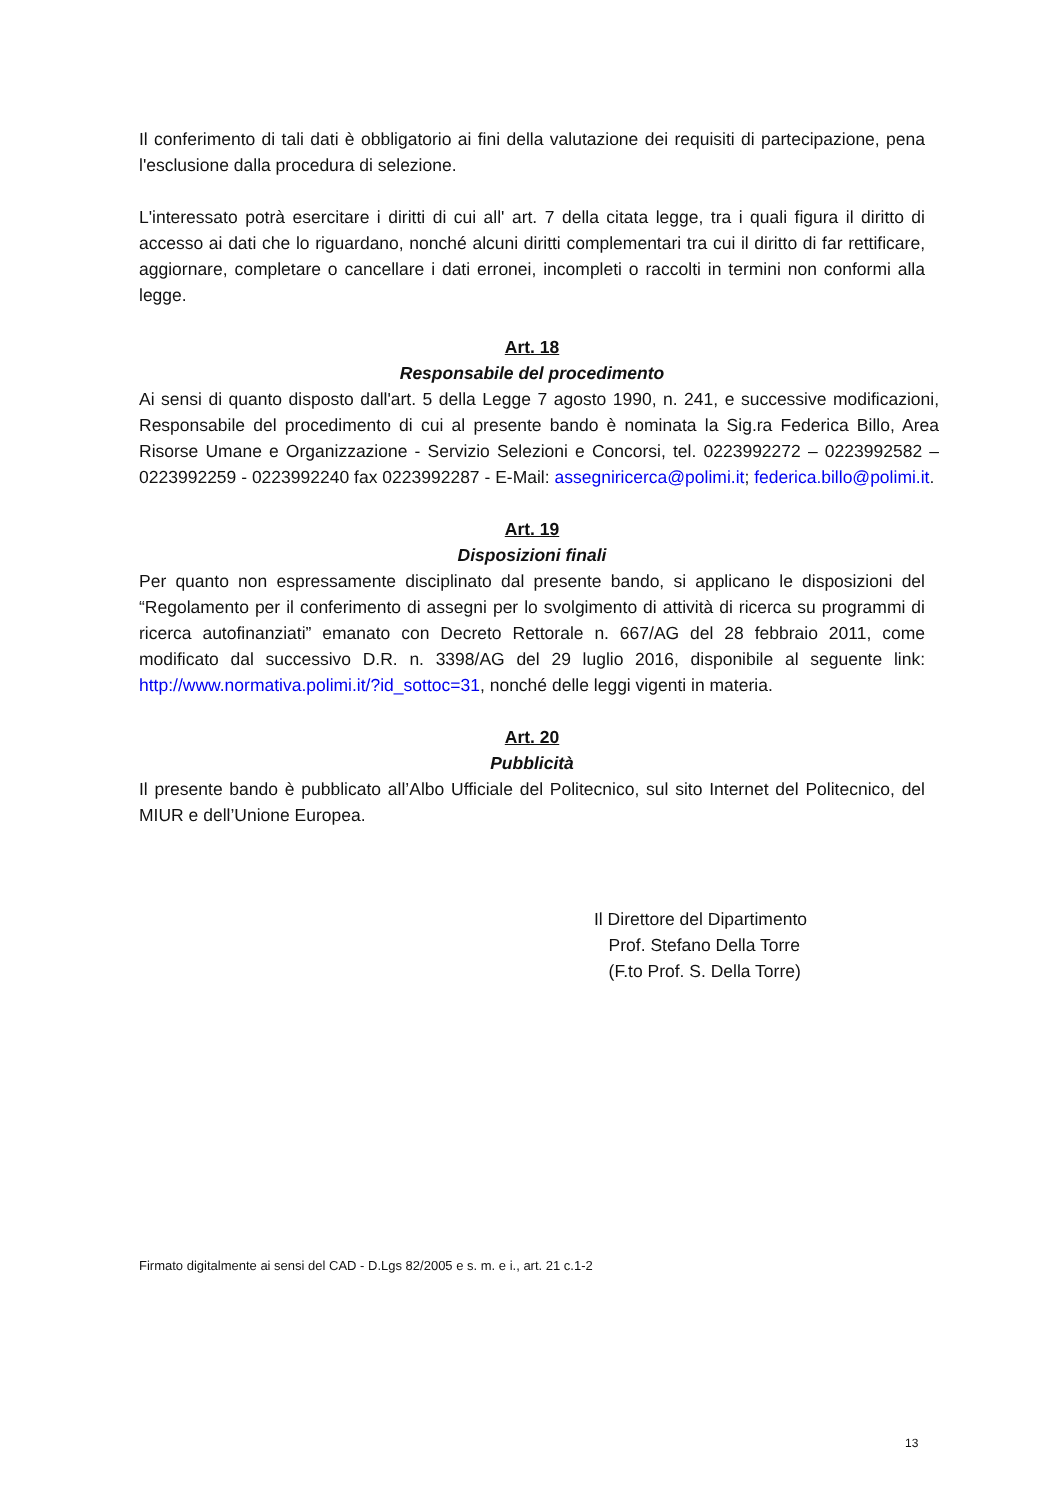Il conferimento di tali dati è obbligatorio ai fini della valutazione dei requisiti di partecipazione, pena l'esclusione dalla procedura di selezione.
L'interessato potrà esercitare i diritti di cui all' art. 7 della citata legge, tra i quali figura il diritto di accesso ai dati che lo riguardano, nonché alcuni diritti complementari tra cui il diritto di far rettificare, aggiornare, completare o cancellare i dati erronei, incompleti o raccolti in termini non conformi alla legge.
Art. 18
Responsabile del procedimento
Ai sensi di quanto disposto dall'art. 5 della Legge 7 agosto 1990, n. 241, e successive modificazioni, Responsabile del procedimento di cui al presente bando è nominata la Sig.ra Federica Billo, Area Risorse Umane e Organizzazione - Servizio Selezioni e Concorsi, tel. 0223992272 – 0223992582 – 0223992259 - 0223992240 fax 0223992287 - E-Mail: assegniricerca@polimi.it; federica.billo@polimi.it.
Art. 19
Disposizioni finali
Per quanto non espressamente disciplinato dal presente bando, si applicano le disposizioni del “Regolamento per il conferimento di assegni per lo svolgimento di attività di ricerca su programmi di ricerca autofinanziati” emanato con Decreto Rettorale n. 667/AG del 28 febbraio 2011, come modificato dal successivo D.R. n. 3398/AG del 29 luglio 2016, disponibile al seguente link: http://www.normativa.polimi.it/?id_sottoc=31, nonché delle leggi vigenti in materia.
Art. 20
Pubblicità
Il presente bando è pubblicato all’Albo Ufficiale del Politecnico, sul sito Internet del Politecnico, del MIUR e dell’Unione Europea.
Il Direttore del Dipartimento
Prof. Stefano Della Torre
(F.to Prof. S. Della Torre)
Firmato digitalmente ai sensi del CAD - D.Lgs 82/2005 e s. m. e i., art. 21 c.1-2
13